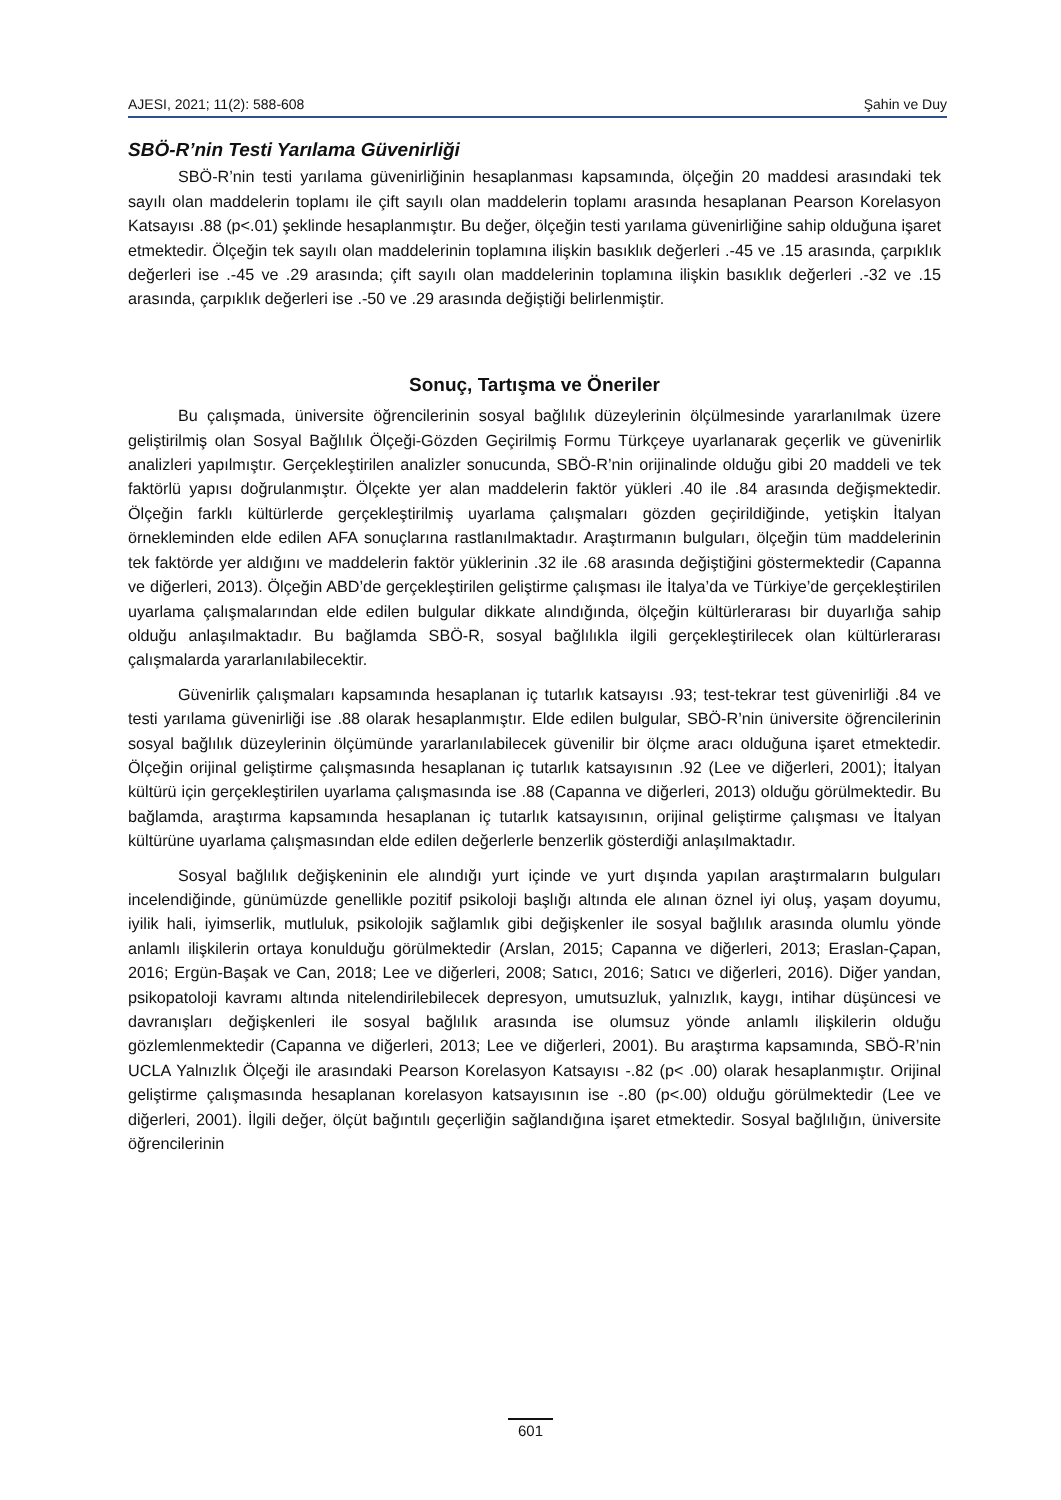AJESI, 2021; 11(2): 588-608 Şahin ve Duy
SBÖ-R’nin Testi Yarılama Güvenirliği
SBÖ-R’nin testi yarılama güvenirliğinin hesaplanması kapsamında, ölçeğin 20 maddesi arasındaki tek sayılı olan maddelerin toplamı ile çift sayılı olan maddelerin toplamı arasında hesaplanan Pearson Korelasyon Katsayısı .88 (p<.01) şeklinde hesaplanmıştır. Bu değer, ölçeğin testi yarılama güvenirliğine sahip olduğuna işaret etmektedir. Ölçeğin tek sayılı olan maddelerinin toplamına ilişkin basıklık değerleri .-45 ve .15 arasında, çarpıklık değerleri ise .-45 ve .29 arasında; çift sayılı olan maddelerinin toplamına ilişkin basıklık değerleri .-32 ve .15 arasında, çarpıklık değerleri ise .-50 ve .29 arasında değiştiği belirlenmiştir.
Sonuç, Tartışma ve Öneriler
Bu çalışmada, üniversite öğrencilerinin sosyal bağlılık düzeylerinin ölçülmesinde yararlanılmak üzere geliştirilmiş olan Sosyal Bağlılık Ölçeği-Gözden Geçirilmiş Formu Türkçeye uyarlanarak geçerlik ve güvenirlik analizleri yapılmıştır. Gerçekleştirilen analizler sonucunda, SBÖ-R’nin orijinalinde olduğu gibi 20 maddeli ve tek faktörlü yapısı doğrulanmıştır. Ölçekte yer alan maddelerin faktör yükleri .40 ile .84 arasında değişmektedir. Ölçeğin farklı kültürlerde gerçekleştirilmiş uyarlama çalışmaları gözden geçirildiğinde, yetişkin İtalyan örnekleminden elde edilen AFA sonuçlarına rastlanılmaktadır. Araştırmanın bulguları, ölçeğin tüm maddelerinin tek faktörde yer aldığını ve maddelerin faktör yüklerinin .32 ile .68 arasında değiştiğini göstermektedir (Capanna ve diğerleri, 2013). Ölçeğin ABD’de gerçekleştirilen geliştirme çalışması ile İtalya’da ve Türkiye’de gerçekleştirilen uyarlama çalışmalarından elde edilen bulgular dikkate alındığında, ölçeğin kültürlerarası bir duyarlığa sahip olduğu anlaşılmaktadır. Bu bağlamda SBÖ-R, sosyal bağlılıkla ilgili gerçekleştirilecek olan kültürlerarası çalışmalarda yararlanılabilecektir.
Güvenirlik çalışmaları kapsamında hesaplanan iç tutarlık katsayısı .93; test-tekrar test güvenirliği .84 ve testi yarılama güvenirliği ise .88 olarak hesaplanmıştır. Elde edilen bulgular, SBÖ-R’nin üniversite öğrencilerinin sosyal bağlılık düzeylerinin ölçümünde yararlanılabilecek güvenilir bir ölçme aracı olduğuna işaret etmektedir. Ölçeğin orijinal geliştirme çalışmasında hesaplanan iç tutarlık katsayısının .92 (Lee ve diğerleri, 2001); İtalyan kültürü için gerçekleştirilen uyarlama çalışmasında ise .88 (Capanna ve diğerleri, 2013) olduğu görülmektedir. Bu bağlamda, araştırma kapsamında hesaplanan iç tutarlık katsayısının, orijinal geliştirme çalışması ve İtalyan kültürüne uyarlama çalışmasından elde edilen değerlerle benzerlik gösterdiği anlaşılmaktadır.
Sosyal bağlılık değişkeninin ele alındığı yurt içinde ve yurt dışında yapılan araştırmaların bulguları incelendiğinde, günümüzde genellikle pozitif psikoloji başlığı altında ele alınan öznel iyi oluş, yaşam doyumu, iyilik hali, iyimserlik, mutluluk, psikolojik sağlamlık gibi değişkenler ile sosyal bağlılık arasında olumlu yönde anlamlı ilişkilerin ortaya konulduğu görülmektedir (Arslan, 2015; Capanna ve diğerleri, 2013; Eraslan-Çapan, 2016; Ergün-Başak ve Can, 2018; Lee ve diğerleri, 2008; Satıcı, 2016; Satıcı ve diğerleri, 2016). Diğer yandan, psikopatoloji kavramı altında nitelendirilebilecek depresyon, umutsuzluk, yalnızlık, kaygı, intihar düşüncesi ve davranışları değişkenleri ile sosyal bağlılık arasında ise olumsuz yönde anlamlı ilişkilerin olduğu gözlemlenmektedir (Capanna ve diğerleri, 2013; Lee ve diğerleri, 2001). Bu araştırma kapsamında, SBÖ-R’nin UCLA Yalnızlık Ölçeği ile arasındaki Pearson Korelasyon Katsayısı -.82 (p< .00) olarak hesaplanmıştır. Orijinal geliştirme çalışmasında hesaplanan korelasyon katsayısının ise -.80 (p<.00) olduğu görülmektedir (Lee ve diğerleri, 2001). İlgili değer, ölçüt bağıntılı geçerliğin sağlandığına işaret etmektedir. Sosyal bağlılığın, üniversite öğrencilerinin
601